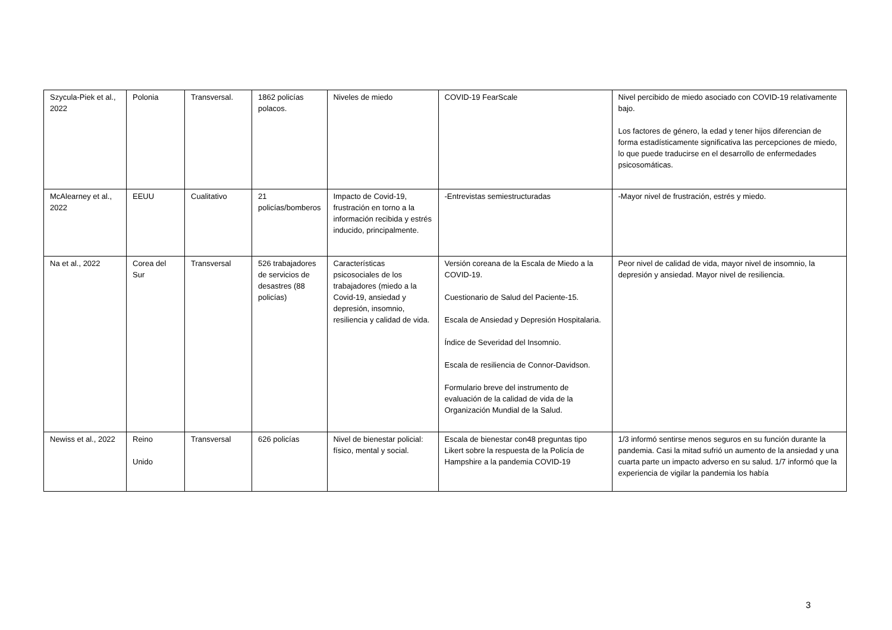| Szycula-Piek et al., 2022 | Polonia | Transversal. | 1862 policías polacos. | Niveles de miedo | COVID-19 FearScale | Nivel percibido de miedo asociado con COVID-19 relativamente bajo. Los factores de género, la edad y tener hijos diferencian de forma estadísticamente significativa las percepciones de miedo, lo que puede traducirse en el desarrollo de enfermedades psicosomáticas. |
| McAlearney et al., 2022 | EEUU | Cualitativo | 21 policías/bomberos | Impacto de Covid-19, frustración en torno a la información recibida y estrés inducido, principalmente. | -Entrevistas semiestructuradas | -Mayor nivel de frustración, estrés y miedo. |
| Na et al., 2022 | Corea del Sur | Transversal | 526 trabajadores de servicios de desastres (88 policías) | Características psicosociales de los trabajadores (miedo a la Covid-19, ansiedad y depresión, insomnio, resiliencia y calidad de vida. | Versión coreana de la Escala de Miedo a la COVID-19. Cuestionario de Salud del Paciente-15. Escala de Ansiedad y Depresión Hospitalaria. Índice de Severidad del Insomnio. Escala de resiliencia de Connor-Davidson. Formulario breve del instrumento de evaluación de la calidad de vida de la Organización Mundial de la Salud. | Peor nivel de calidad de vida, mayor nivel de insomnio, la depresión y ansiedad. Mayor nivel de resiliencia. |
| Newiss et al., 2022 | Reino Unido | Transversal | 626 policías | Nivel de bienestar policial: físico, mental y social. | Escala de bienestar con48 preguntas tipo Likert sobre la respuesta de la Policía de Hampshire a la pandemia COVID-19 | 1/3 informó sentirse menos seguros en su función durante la pandemia. Casi la mitad sufrió un aumento de la ansiedad y una cuarta parte un impacto adverso en su salud. 1/7 informó que la experiencia de vigilar la pandemia los había |
3